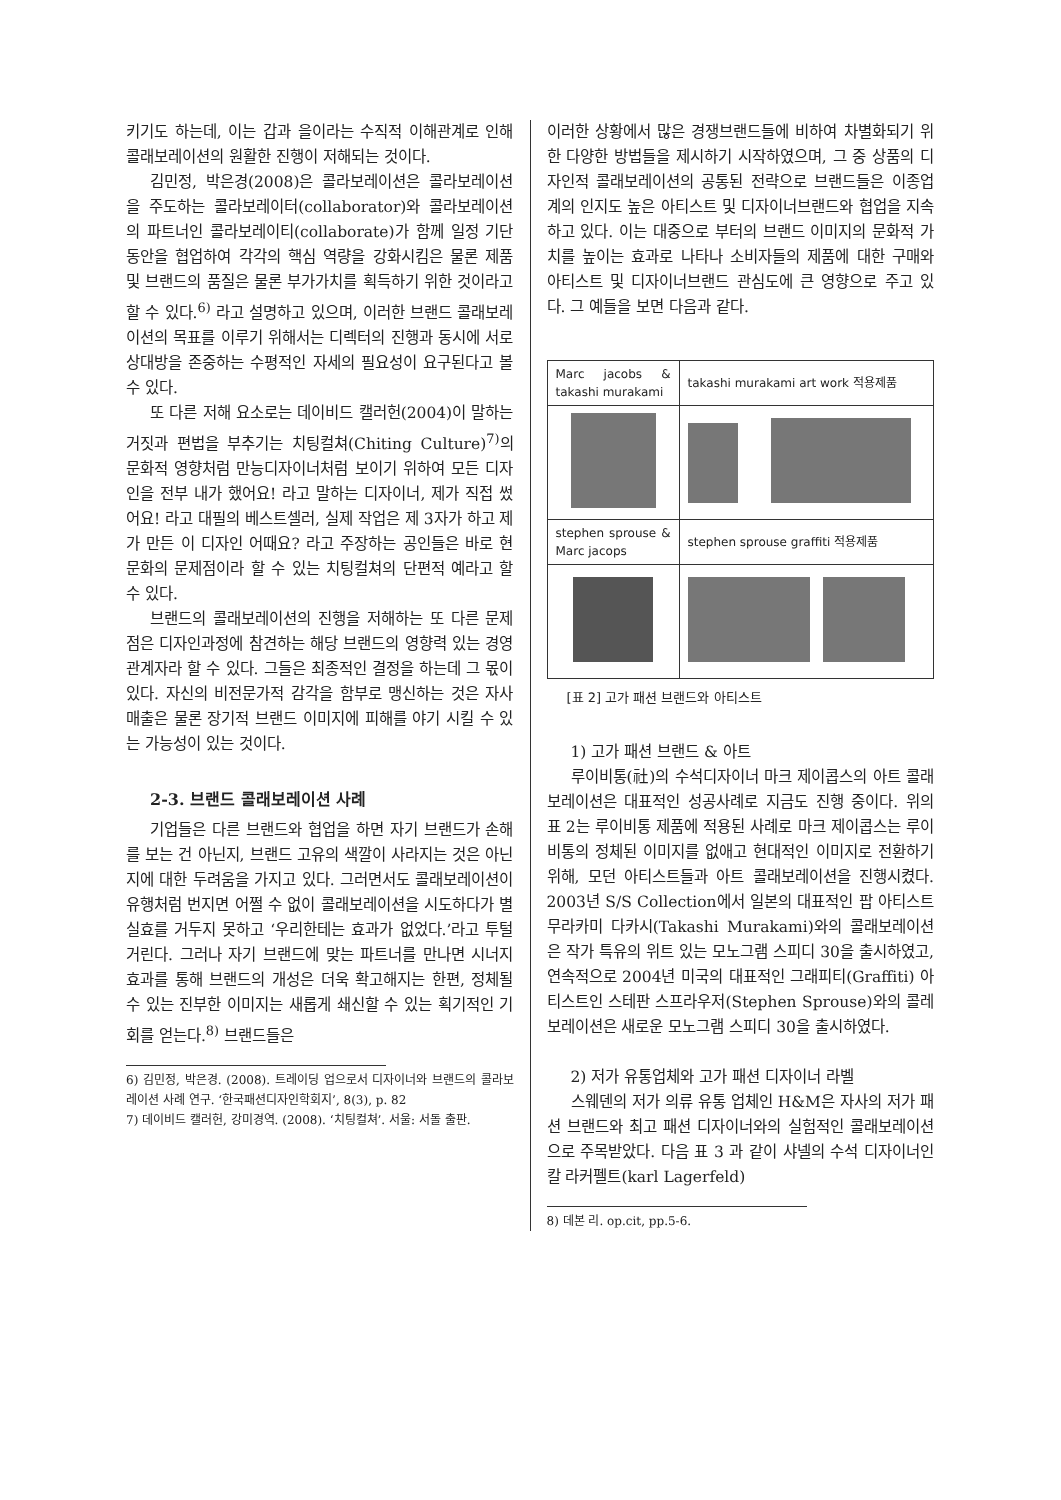키기도 하는데, 이는 갑과 을이라는 수직적 이해관계로 인해 콜래보레이션의 원활한 진행이 저해되는 것이다.
김민정, 박은경(2008)은 콜라보레이션은 콜라보레이션을 주도하는 콜라보레이터(collaborator)와 콜라보레이션의 파트너인 콜라보레이티(collaborate)가 함께 일정 기단 동안을 협업하여 각각의 핵심 역량을 강화시킴은 물론 제품 및 브랜드의 품질은 물론 부가가치를 획득하기 위한 것이라고 할 수 있다.<sup>6)</sup> 라고 설명하고 있으며, 이러한 브랜드 콜래보레이션의 목표를 이루기 위해서는 디렉터의 진행과 동시에 서로 상대방을 존중하는 수평적인 자세의 필요성이 요구된다고 볼 수 있다.
또 다른 저해 요소로는 데이비드 캘러헌(2004)이 말하는 거짓과 편법을 부추기는 치팅컬쳐(Chiting Culture)<sup>7)</sup>의 문화적 영향처럼 만능디자이너처럼 보이기 위하여 모든 디자인을 전부 내가 했어요! 라고 말하는 디자이너, 제가 직접 썼어요! 라고 대필의 베스트셀러, 실제 작업은 제 3자가 하고 제가 만든 이 디자인 어때요? 라고 주장하는 공인들은 바로 현문화의 문제점이라 할 수 있는 치팅컬쳐의 단편적 예라고 할 수 있다.
브랜드의 콜래보레이션의 진행을 저해하는 또 다른 문제점은 디자인과정에 참견하는 해당 브랜드의 영향력 있는 경영 관계자라 할 수 있다. 그들은 최종적인 결정을 하는데 그 몫이 있다. 자신의 비전문가적 감각을 함부로 맹신하는 것은 자사 매출은 물론 장기적 브랜드 이미지에 피해를 야기 시킬 수 있는 가능성이 있는 것이다.
2-3. 브랜드 콜래보레이션 사례
기업들은 다른 브랜드와 협업을 하면 자기 브랜드가 손해를 보는 건 아닌지, 브랜드 고유의 색깔이 사라지는 것은 아닌지에 대한 두려움을 가지고 있다. 그러면서도 콜래보레이션이 유행처럼 번지면 어쩔 수 없이 콜래보레이션을 시도하다가 별 실효를 거두지 못하고 ‘우리한테는 효과가 없었다.’라고 투털거린다. 그러나 자기 브랜드에 맞는 파트너를 만나면 시너지 효과를 통해 브랜드의 개성은 더욱 확고해지는 한편, 정체될 수 있는 진부한 이미지는 새롭게 쇄신할 수 있는 획기적인 기회를 얻는다.<sup>8)</sup> 브랜드들은
6) 김민정, 박은경. (2008). 트레이딩 업으로서 디자이너와 브랜드의 콜라보레이션 사례 연구. ‘한국패션디자인학회지’, 8(3), p. 82
7) 데이비드 캘러헌, 강미경역. (2008). ‘치팅컬쳐’. 서울: 서돌 출판.
이러한 상황에서 많은 경쟁브랜드들에 비하여 차별화되기 위한 다양한 방법들을 제시하기 시작하였으며, 그 중 상품의 디자인적 콜래보레이션의 공통된 전략으로 브랜드들은 이종업계의 인지도 높은 아티스트 및 디자이너브랜드와 협업을 지속하고 있다. 이는 대중으로 부터의 브랜드 이미지의 문화적 가치를 높이는 효과로 나타나 소비자들의 제품에 대한 구매와 아티스트 및 디자이너브랜드 관심도에 큰 영향으로 주고 있다. 그 예들을 보면 다음과 같다.
| Marc jacobs & takashi murakami | takashi murakami art work 적용제품 |
| stephen sprouse & Marc jacops | stephen sprouse graffiti 적용제품 |
[표 2] 고가 패션 브랜드와 아티스트
1) 고가 패션 브랜드 & 아트
루이비통(社)의 수석디자이너 마크 제이콥스의 아트 콜래보레이션은 대표적인 성공사례로 지금도 진행 중이다. 위의 표 2는 루이비통 제품에 적용된 사례로 마크 제이콥스는 루이비통의 정체된 이미지를 없애고 현대적인 이미지로 전환하기 위해, 모던 아티스트들과 아트 콜래보레이션을 진행시켰다. 2003년 S/S Collection에서 일본의 대표적인 팝 아티스트 무라카미 다카시(Takashi Murakami)와의 콜래보레이션은 작가 특유의 위트 있는 모노그램 스피디 30을 출시하였고, 연속적으로 2004년 미국의 대표적인 그래피티(Graffiti) 아티스트인 스테판 스프라우저(Stephen Sprouse)와의 콜레보레이션은 새로운 모노그램 스피디 30을 출시하였다.
2) 저가 유통업체와 고가 패션 디자이너 라벨
스웨덴의 저가 의류 유통 업체인 H&M은 자사의 저가 패션 브랜드와 최고 패션 디자이너와의 실험적인 콜래보레이션으로 주목받았다. 다음 표 3 과 같이 샤넬의 수석 디자이너인 칼 라커펠트(karl Lagerfeld)
8) 데본 리. op.cit, pp.5-6.